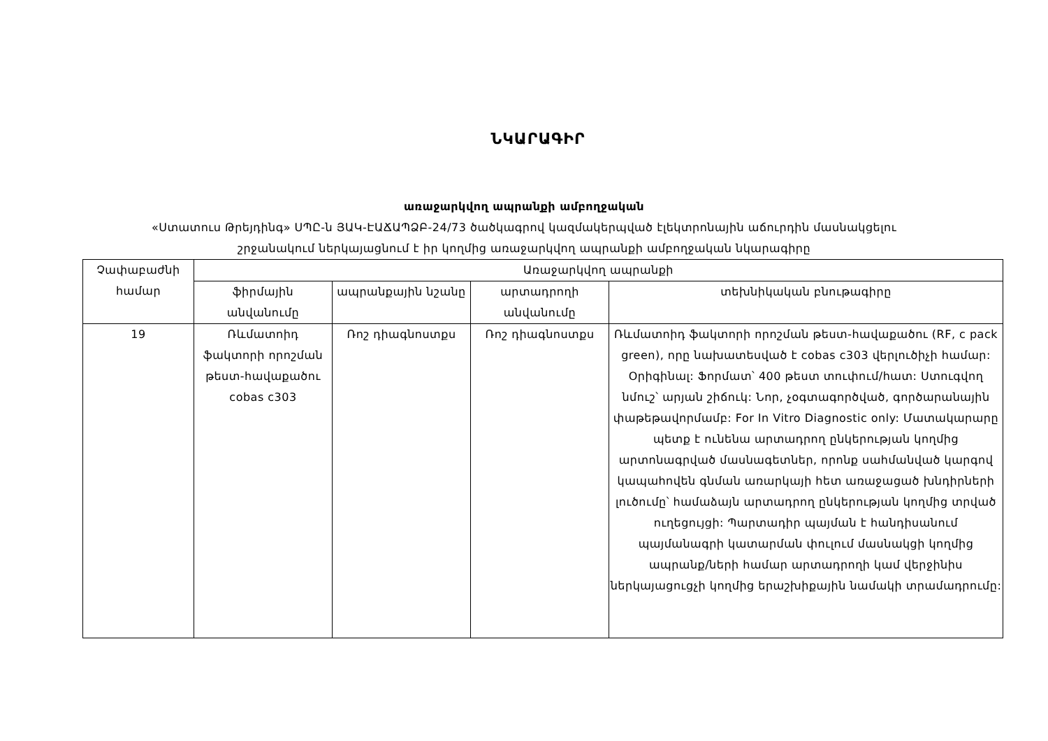ՆԿԱՐԱԳԻՐ
առաջարկվող ապրանքի ամբողջական
«Ստատուս Թրեյդինգ» ՍՊԸ-ն ՅԱԿ-ԷԱՃԱՊՁԲ-24/73 ծածկագրով կազմակերպված էլեկտրոնային աճուրդին մասնակցելու
շրջանակում ներկայացնում է իր կողմից առաջարկվող ապրանքի ամբողջական նկարագիրը
| Չափաբաժնի համար | Առաջարկվող ապրանքի | | | |
| --- | --- | --- | --- | --- |
| | ֆիրմային անվանումը | ապրանքային նշանը | արտադրողի անվանումը | տեխնիկական բնութագիրը |
| 19 | Ռևմատոիդ ֆակտորի որոշման թեստ-հավաքածու cobas c303 | Ռոշ դիագնոստքս | Ռոշ դիագնոստքս | Ռևմատոիդ ֆակտորի որոշման թեստ-հավաքածու (RF, c pack green), որը նախատեսված է cobas c303 վերլուծիչի համար: Օրիգինալ: Ֆորմատ՝ 400 թեստ տուփում/հատ: Ստուգվող նմուշ՝ արյան շիճուկ: Նոր, չօգտագործված, գործարանային փաթեթավորմամբ: For In Vitro Diagnostic only: Մատակարարը պետք է ունենա արտադրող ընկերության կողմից արտոնագրված մասնագետներ, որոնք սահմանված կարգով կապահովեն գնման առարկայի հետ առաջացած խնդիրների լուծումը՝ համաձայն արտադրող ընկերության կողմից տրված ուղեցույցի: Պարտադիր պայման է հանդիսանում պայմանագրի կատարման փուլում մասնակցի կողմից ապրանք/ների համար արտադրողի կամ վերջինիս ներկայացուցչի կողմից երաշխիքային նամակի տրամադրումը: |